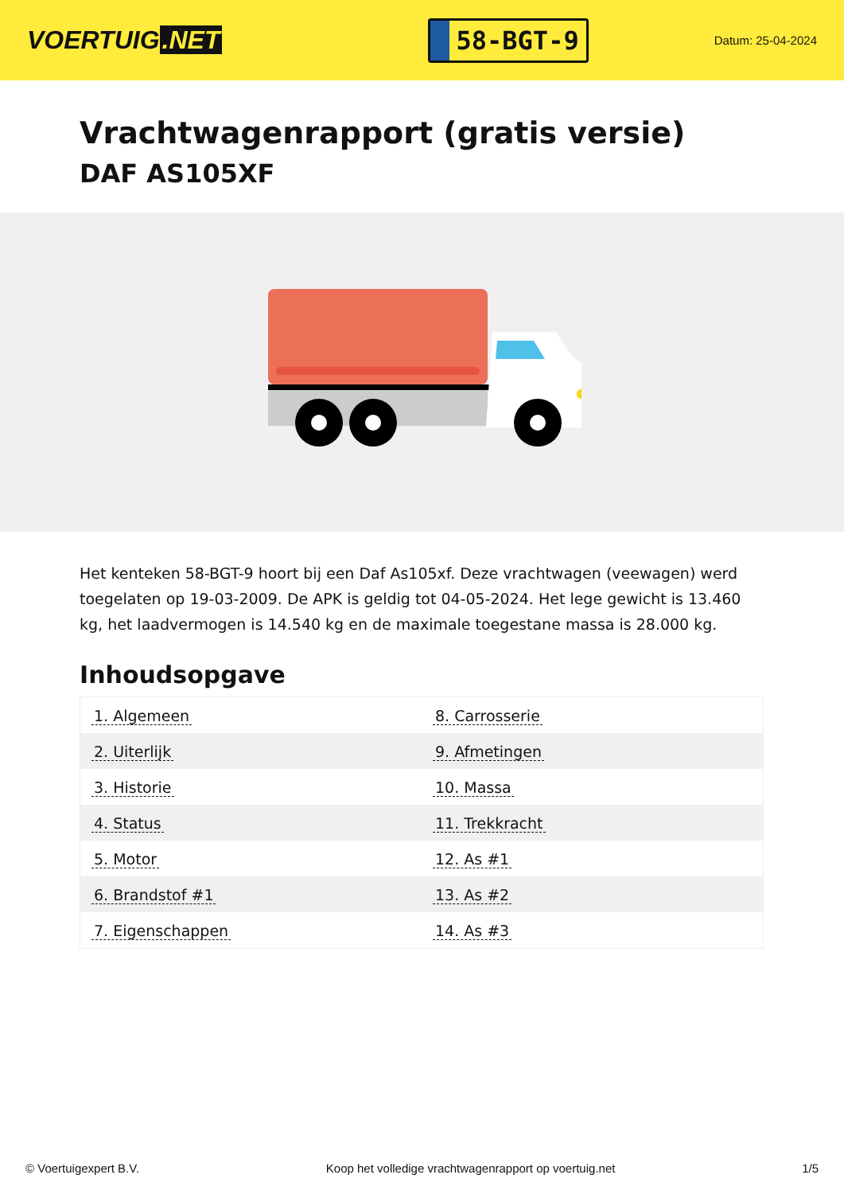VOERTUIG.NET
58-BGT-9
Datum: 25-04-2024
Vrachtwagenrapport (gratis versie)
DAF AS105XF
Het kenteken 58-BGT-9 hoort bij een Daf As105xf. Deze vrachtwagen (veewagen) werd toegelaten op 19-03-2009. De APK is geldig tot 04-05-2024. Het lege gewicht is 13.460 kg, het laadvermogen is 14.540 kg en de maximale toegestane massa is 28.000 kg.
Inhoudsopgave
| 1. Algemeen | 8. Carrosserie |
| 2. Uiterlijk | 9. Afmetingen |
| 3. Historie | 10. Massa |
| 4. Status | 11. Trekkracht |
| 5. Motor | 12. As #1 |
| 6. Brandstof #1 | 13. As #2 |
| 7. Eigenschappen | 14. As #3 |
© Voertuigexpert B.V. Koop het volledige vrachtwagenrapport op voertuig.net 1/5